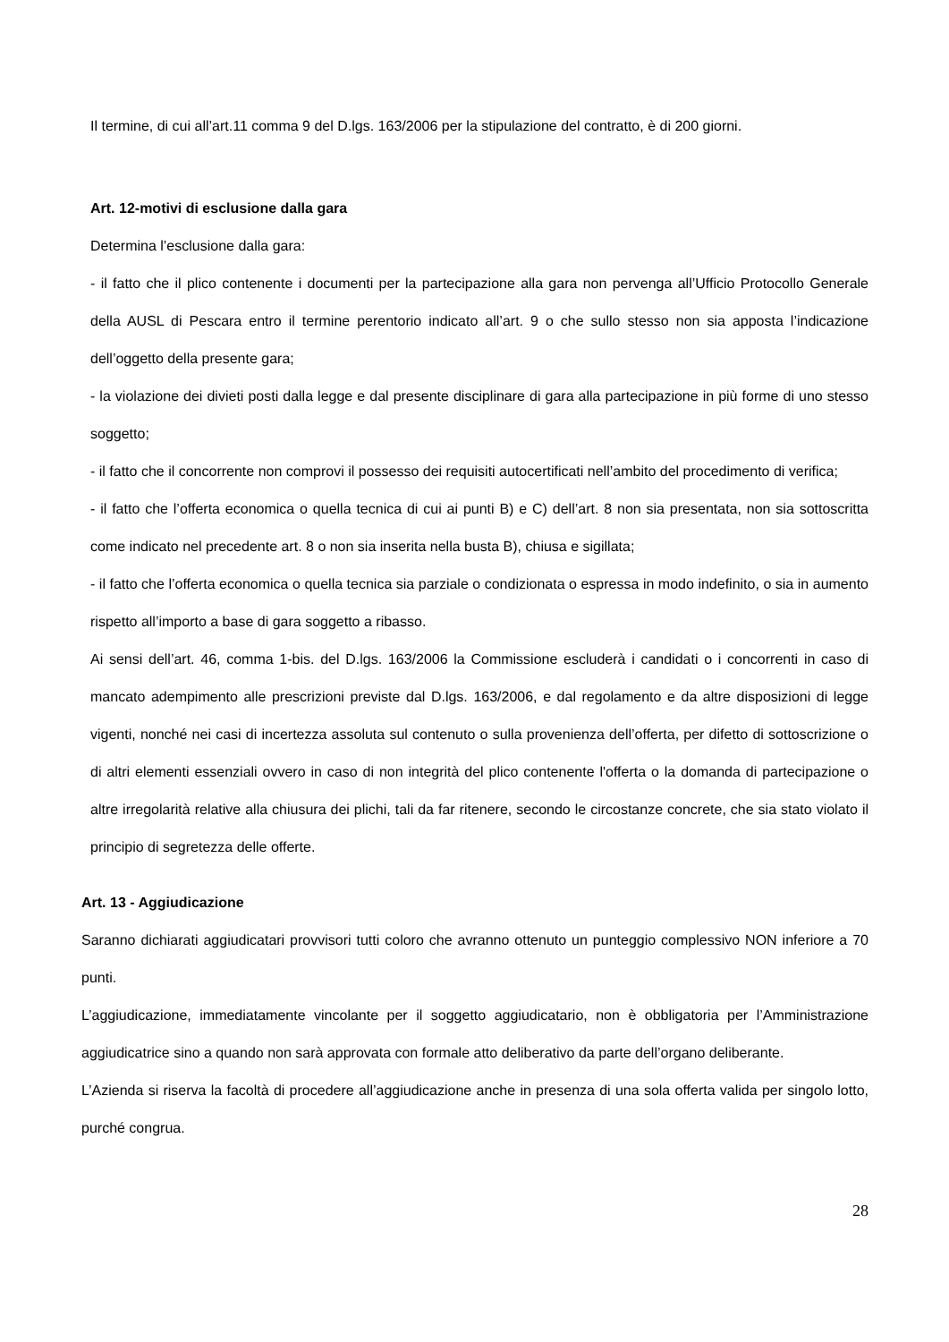Il termine, di cui all’art.11 comma 9 del D.lgs. 163/2006 per la stipulazione del contratto, è di 200 giorni.
Art. 12-motivi di esclusione dalla gara
Determina l’esclusione dalla gara:
- il fatto che il plico contenente i documenti per la partecipazione alla gara non pervenga all’Ufficio Protocollo Generale della AUSL di Pescara entro il termine perentorio indicato all’art. 9 o che sullo stesso non sia apposta l’indicazione dell’oggetto della presente gara;
- la violazione dei divieti posti dalla legge e dal presente disciplinare di gara alla partecipazione in più forme di uno stesso soggetto;
- il fatto che il concorrente non comprovi il possesso dei requisiti autocertificati nell’ambito del procedimento di verifica;
- il fatto che l’offerta economica o quella tecnica di cui ai punti B) e C) dell’art. 8 non sia presentata, non sia sottoscritta come indicato nel precedente art. 8 o non sia inserita nella busta B), chiusa e sigillata;
- il fatto che l’offerta economica o quella tecnica sia parziale o condizionata o espressa in modo indefinito, o sia in aumento rispetto all’importo a base di gara soggetto a ribasso.
Ai sensi dell’art. 46, comma 1-bis. del D.lgs. 163/2006 la Commissione escluderà i candidati o i concorrenti in caso di mancato adempimento alle prescrizioni previste dal D.lgs. 163/2006, e dal regolamento e da altre disposizioni di legge vigenti, nonché nei casi di incertezza assoluta sul contenuto o sulla provenienza dell’offerta, per difetto di sottoscrizione o di altri elementi essenziali ovvero in caso di non integrità del plico contenente l'offerta o la domanda di partecipazione o altre irregolarità relative alla chiusura dei plichi, tali da far ritenere, secondo le circostanze concrete, che sia stato violato il principio di segretezza delle offerte.
Art. 13 - Aggiudicazione
Saranno dichiarati aggiudicatari provvisori tutti coloro che avranno ottenuto un punteggio complessivo NON inferiore a 70 punti.
L’aggiudicazione, immediatamente vincolante per il soggetto aggiudicatario, non è obbligatoria per l’Amministrazione aggiudicatrice sino a quando non sarà approvata con formale atto deliberativo da parte dell’organo deliberante.
L’Azienda si riserva la facoltà di procedere all’aggiudicazione anche in presenza di una sola offerta valida per singolo lotto, purché congrua.
28